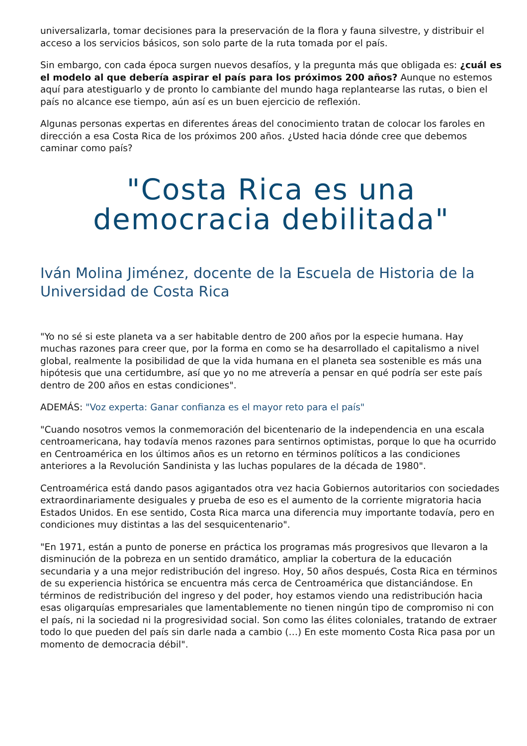universalizarla, tomar decisiones para la preservación de la flora y fauna silvestre, y distribuir el acceso a los servicios básicos, son solo parte de la ruta tomada por el país.
Sin embargo, con cada época surgen nuevos desafíos, y la pregunta más que obligada es: ¿cuál es el modelo al que debería aspirar el país para los próximos 200 años? Aunque no estemos aquí para atestiguarlo y de pronto lo cambiante del mundo haga replantearse las rutas, o bien el país no alcance ese tiempo, aún así es un buen ejercicio de reflexión.
Algunas personas expertas en diferentes áreas del conocimiento tratan de colocar los faroles en dirección a esa Costa Rica de los próximos 200 años. ¿Usted hacia dónde cree que debemos caminar como país?
"Costa Rica es una democracia debilitada"
Iván Molina Jiménez, docente de la Escuela de Historia de la Universidad de Costa Rica
"Yo no sé si este planeta va a ser habitable dentro de 200 años por la especie humana. Hay muchas razones para creer que, por la forma en como se ha desarrollado el capitalismo a nivel global, realmente la posibilidad de que la vida humana en el planeta sea sostenible es más una hipótesis que una certidumbre, así que yo no me atrevería a pensar en qué podría ser este país dentro de 200 años en estas condiciones".
ADEMÁS: "Voz experta: Ganar confianza es el mayor reto para el país"
"Cuando nosotros vemos la conmemoración del bicentenario de la independencia en una escala centroamericana, hay todavía menos razones para sentirnos optimistas, porque lo que ha ocurrido en Centroamérica en los últimos años es un retorno en términos políticos a las condiciones anteriores a la Revolución Sandinista y las luchas populares de la década de 1980".
Centroamérica está dando pasos agigantados otra vez hacia Gobiernos autoritarios con sociedades extraordinariamente desiguales y prueba de eso es el aumento de la corriente migratoria hacia Estados Unidos. En ese sentido, Costa Rica marca una diferencia muy importante todavía, pero en condiciones muy distintas a las del sesquicentenario".
"En 1971, están a punto de ponerse en práctica los programas más progresivos que llevaron a la disminución de la pobreza en un sentido dramático, ampliar la cobertura de la educación secundaria y a una mejor redistribución del ingreso. Hoy, 50 años después, Costa Rica en términos de su experiencia histórica se encuentra más cerca de Centroamérica que distanciándose. En términos de redistribución del ingreso y del poder, hoy estamos viendo una redistribución hacia esas oligarquías empresariales que lamentablemente no tienen ningún tipo de compromiso ni con el país, ni la sociedad ni la progresividad social. Son como las élites coloniales, tratando de extraer todo lo que pueden del país sin darle nada a cambio (…) En este momento Costa Rica pasa por un momento de democracia débil".